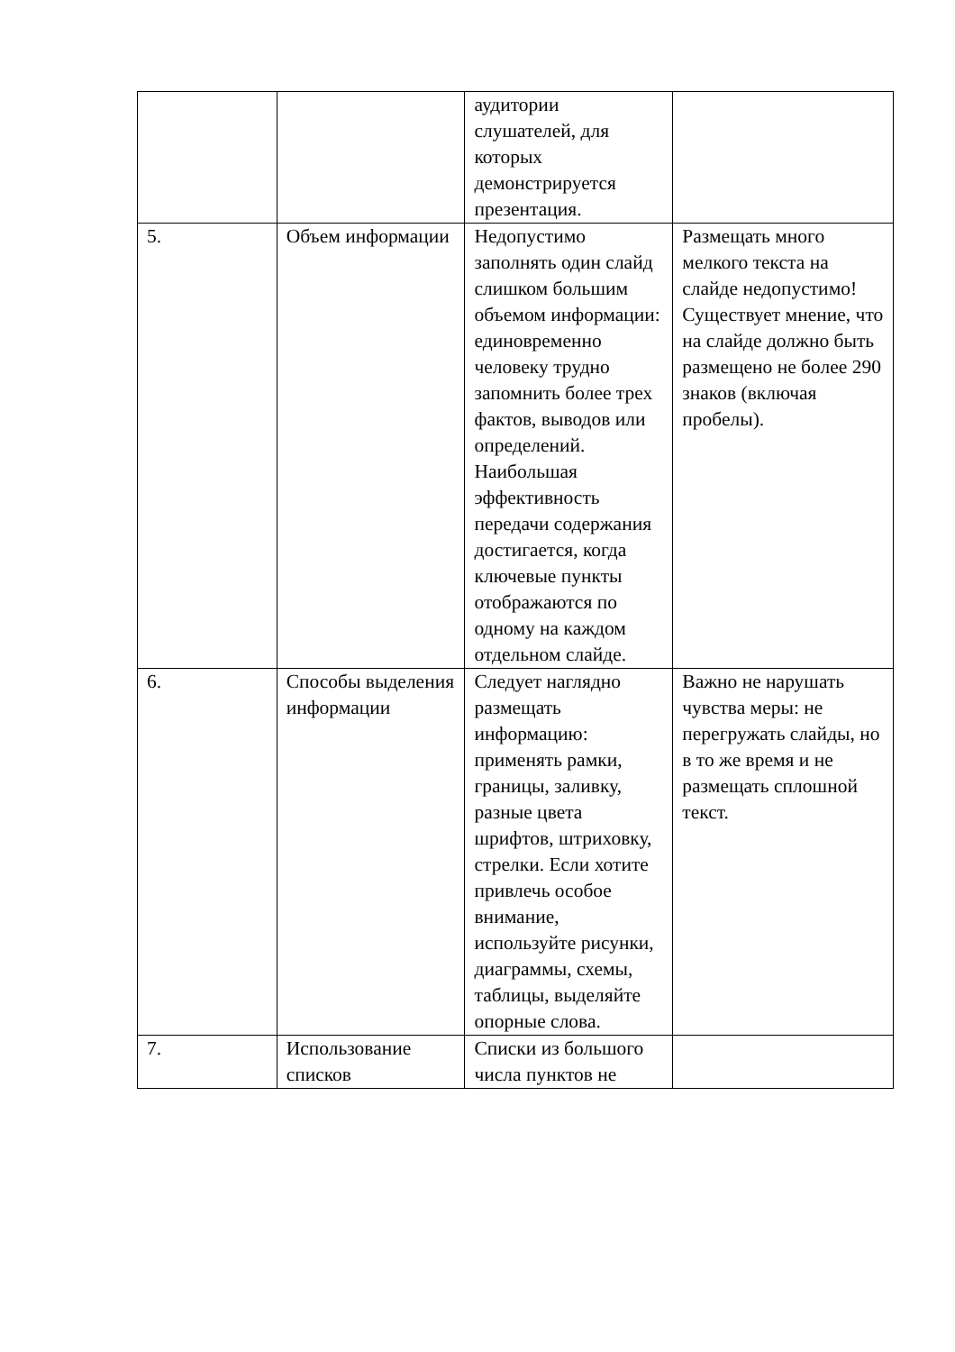| | | аудитории слушателей, для которых демонстрируется презентация. | |
| 5. | Объем информации | Недопустимо заполнять один слайд слишком большим объемом информации: единовременно человеку трудно запомнить более трех фактов, выводов или определений. Наибольшая эффективность передачи содержания достигается, когда ключевые пункты отображаются по одному на каждом отдельном слайде. | Размещать много мелкого текста на слайде недопустимо! Существует мнение, что на слайде должно быть размещено не более 290 знаков (включая пробелы). |
| 6. | Способы выделения информации | Следует наглядно размещать информацию: применять рамки, границы, заливку, разные цвета шрифтов, штриховку, стрелки. Если хотите привлечь особое внимание, используйте рисунки, диаграммы, схемы, таблицы, выделяйте опорные слова. | Важно не нарушать чувства меры: не перегружать слайды, но в то же время и не размещать сплошной текст. |
| 7. | Использование списков | Списки из большого числа пунктов не | |